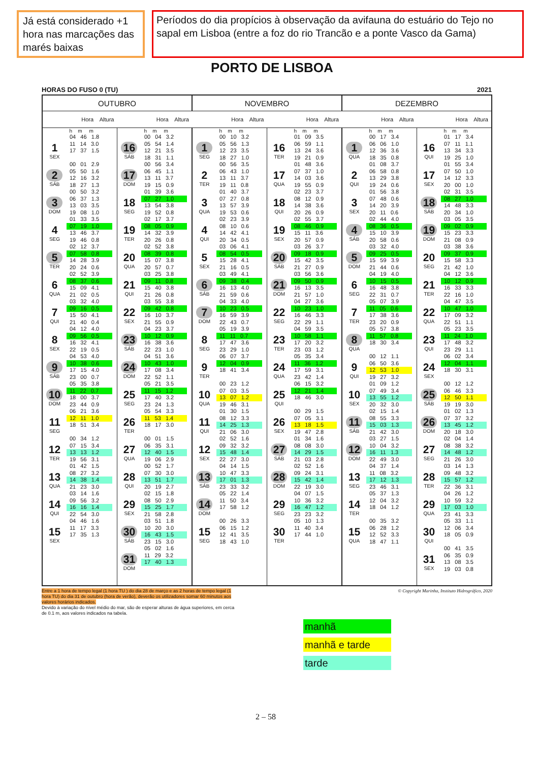Já está considerado +1 hora nas marcações das marés baixas
Períodos do dia propícios à observação da avifauna do estuário do Tejo no sapal em Lisboa (entre a foz do rio Trancão e a ponte Vasco da Gama)
PORTO DE LISBOA
HORAS DO FUSO 0 (TU) 2021
| OUTUBRO | | | | NOVEMBRO | | | | DEZEMBRO | | | |
| --- | --- | --- | --- | --- | --- | --- | --- | --- | --- | --- | --- |
| Hora Altura | | Hora Altura | | Hora Altura | | Hora Altura | | Hora Altura | | Hora Altura | |
| | h m m | | h m m | | h m m | | h m m | | h m m | | h m m |
| 1 SEX | 04 46 1.8 11 14 3.0 17 37 1.5 | 16 SÁB | 00 04 3.2 05 54 1.4 12 21 3.5 18 31 1.1 | 1 SEG | 00 10 3.2 05 56 1.3 12 23 3.5 18 27 1.0 | 16 TER | 01 09 3.5 06 59 1.1 13 24 3.6 19 21 0.9 | 1 QUA | 00 17 3.4 06 06 1.0 12 36 3.6 18 35 0.8 | 16 QUI | 01 17 3.4 07 11 1.1 13 34 3.3 19 25 1.0 |
| 2 SÁB | 00 01 2.9 05 50 1.6 12 16 3.2 18 27 1.3 | 17 DOM | 00 56 3.4 06 45 1.1 13 11 3.7 19 15 0.9 | 2 TER | 00 56 3.5 06 43 1.0 13 11 3.7 19 11 0.8 | 17 QUA | 01 48 3.6 07 37 1.0 14 03 3.6 19 55 0.9 | 2 QUI | 01 08 3.7 06 58 0.8 13 29 3.8 19 24 0.6 | 17 SEX | 01 55 3.4 07 50 1.0 14 12 3.3 20 00 1.0 |
| 3 DOM | 00 50 3.2 06 37 1.3 13 03 3.5 19 08 1.0 | 18 SEG | 01 39 3.6 07 27 1.0 13 54 3.8 19 52 0.8 | 3 QUA | 01 40 3.7 07 27 0.8 13 57 3.9 19 53 0.6 | 18 QUI | 02 23 3.7 08 12 0.9 14 38 3.6 20 26 0.9 | 3 SEX | 01 56 3.8 07 48 0.6 14 20 3.9 20 11 0.6 | 18 SÁB | 02 31 3.5 08 27 1.0 14 48 3.3 20 34 1.0 |
| 4 SEG | 01 33 3.5 07 19 1.0 13 46 3.7 19 46 0.8 | 19 TER | 02 17 3.7 08 05 0.9 14 32 3.9 20 26 0.8 | 4 QUI | 02 23 3.9 08 10 0.6 14 42 4.1 20 34 0.5 | 19 SEX | 02 55 3.7 08 46 0.9 15 11 3.6 20 57 0.9 | 4 SÁB | 02 44 4.0 08 36 0.5 15 10 3.9 20 58 0.6 | 19 DOM | 03 05 3.5 09 02 0.9 15 23 3.3 21 08 0.9 |
| 5 TER | 02 12 3.7 07 58 0.8 14 28 3.9 20 24 0.6 | 20 QUA | 02 52 3.8 08 39 0.8 15 07 3.8 20 57 0.7 | 5 SEX | 03 06 4.1 08 54 0.5 15 28 4.1 21 16 0.5 | 20 SÁB | 03 26 3.7 09 18 0.9 15 42 3.5 21 27 0.9 | 5 DOM | 03 32 4.0 09 25 0.5 15 59 3.9 21 44 0.6 | 20 SEG | 03 38 3.6 09 37 0.9 15 58 3.3 21 42 1.0 |
| 6 QUA | 02 52 3.9 08 37 0.6 15 09 4.1 21 02 0.5 | 21 QUI | 03 25 3.8 09 11 0.8 15 40 3.8 21 26 0.8 | 6 SÁB | 03 49 4.1 09 38 0.4 16 13 4.0 21 59 0.6 | 21 DOM | 03 56 3.6 09 50 0.9 16 13 3.5 21 57 1.0 | 6 SEG | 04 19 4.0 10 15 0.5 16 48 3.8 22 31 0.7 | 21 TER | 04 12 3.6 10 12 0.9 16 33 3.3 22 16 1.0 |
| 7 QUI | 03 32 4.0 09 16 0.5 15 50 4.1 21 40 0.4 | 22 SEX | 03 55 3.8 09 42 0.8 16 10 3.7 21 55 0.9 | 7 DOM | 04 33 4.0 10 23 0.5 16 59 3.9 22 43 0.7 | 22 SEG | 04 27 3.6 10 23 1.0 16 46 3.3 22 29 1.1 | 7 TER | 05 07 3.9 11 05 0.6 17 38 3.6 23 20 0.9 | 22 QUA | 04 47 3.5 10 47 1.0 17 09 3.2 22 51 1.1 |
| 8 SEX | 04 12 4.0 09 56 0.5 16 32 4.1 22 19 0.5 | 23 SÁB | 04 23 3.7 10 12 0.9 16 38 3.6 22 23 1.0 | 8 SEG | 05 19 3.9 11 11 0.7 17 47 3.6 23 29 1.0 | 23 TER | 04 59 3.5 10 58 1.1 17 20 3.2 23 03 1.2 | 8 QUA | 05 57 3.8 11 57 0.8 18 30 3.4 | 23 QUI | 05 23 3.5 11 24 1.0 17 48 3.2 23 29 1.1 |
| 9 SÁB | 04 53 4.0 10 38 0.6 17 15 4.0 23 00 0.7 | 24 DOM | 04 51 3.6 10 43 1.0 17 08 3.4 22 52 1.1 | 9 TER | 06 07 3.7 12 04 0.9 18 41 3.4 | 24 QUA | 05 35 3.4 11 36 1.2 17 59 3.1 23 42 1.4 | 9 QUI | 00 12 1.1 06 50 3.6 12 53 1.0 19 27 3.2 | 24 SEX | 06 02 3.4 12 04 1.1 18 30 3.1 |
| 10 DOM | 05 35 3.8 11 22 0.7 18 00 3.7 23 44 0.9 | 25 SEG | 05 21 3.5 11 15 1.2 17 40 3.2 23 24 1.3 | 10 QUA | 00 23 1.2 07 03 3.5 13 07 1.2 19 46 3.1 | 25 QUI | 06 15 3.2 12 21 1.4 18 46 3.0 | 10 SEX | 01 09 1.2 07 49 3.4 13 55 1.2 20 32 3.0 | 25 SÁB | 00 12 1.2 06 46 3.3 12 50 1.1 19 19 3.0 |
| 11 SEG | 06 21 3.6 12 11 1.0 18 51 3.4 | 26 TER | 05 54 3.3 11 53 1.4 18 17 3.0 | 11 QUI | 01 30 1.5 08 12 3.3 14 25 1.3 21 06 3.0 | 26 SEX | 00 29 1.5 07 05 3.1 13 18 1.5 19 47 2.8 | 11 SÁB | 02 15 1.4 08 55 3.3 15 03 1.3 21 42 3.0 | 26 DOM | 01 02 1.3 07 37 3.2 13 45 1.2 20 18 3.0 |
| 12 TER | 00 34 1.2 07 15 3.4 13 13 1.2 19 56 3.1 | 27 QUA | 00 01 1.5 06 35 3.1 12 40 1.5 19 06 2.9 | 12 SEX | 02 52 1.6 09 32 3.2 15 48 1.4 22 27 3.0 | 27 SÁB | 01 34 1.6 08 08 3.0 14 29 1.5 21 03 2.8 | 12 DOM | 03 27 1.5 10 04 3.2 16 11 1.3 22 49 3.0 | 27 SEG | 02 04 1.4 08 38 3.2 14 48 1.2 21 26 3.0 |
| 13 QUA | 01 42 1.5 08 27 3.2 14 38 1.4 21 23 3.0 | 28 QUI | 00 52 1.7 07 30 3.0 13 51 1.7 20 19 2.7 | 13 SÁB | 04 14 1.5 10 47 3.3 17 01 1.3 23 33 3.2 | 28 DOM | 02 52 1.6 09 24 3.1 15 42 1.4 22 19 3.0 | 13 SEG | 04 37 1.4 11 08 3.2 17 12 1.3 23 46 3.1 | 28 TER | 03 14 1.3 09 48 3.2 15 57 1.2 22 36 3.1 |
| 14 QUI | 03 14 1.6 09 56 3.2 16 16 1.4 22 54 3.0 | 29 SEX | 02 15 1.8 08 50 2.9 15 25 1.7 21 58 2.8 | 14 DOM | 05 22 1.4 11 50 3.4 17 58 1.2 | 29 SEG | 04 07 1.5 10 36 3.2 16 47 1.2 23 23 3.2 | 14 TER | 05 37 1.3 12 04 3.2 18 04 1.2 | 29 QUA | 04 26 1.2 10 59 3.2 17 03 1.0 23 41 3.3 |
| 15 SEX | 04 46 1.6 11 17 3.3 17 35 1.3 | 30 SÁB | 03 51 1.8 10 20 3.0 16 43 1.5 23 15 3.0 | 15 SEG | 00 26 3.3 06 15 1.2 12 41 3.5 18 43 1.0 | 30 TER | 05 10 1.3 11 40 3.4 17 44 1.0 | 15 QUA | 00 35 3.2 06 28 1.2 12 52 3.3 18 47 1.1 | 30 QUI | 05 33 1.1 12 06 3.4 18 05 0.9 |
| | | 31 DOM | 05 02 1.6 11 29 3.2 17 40 1.3 | | | | | | | 31 SEX | 00 41 3.5 06 35 0.9 13 08 3.5 19 03 0.8 |
Entre a 1 hora de tempo legal (1 hora TU ) do dia 28 de março e as 2 horas de tempo legal (1 hora TU) do dia 31 de outubro (hora de verão), deverão os utilizadores somar 60 minutos aos valores horários indicados.
Devido à variação do nível médio do mar, são de esperar alturas de água superiores, em cerca de 0.1 m, aos valores indicados na tabela.
© Copyright Marinha, Instituto Hidrográfico, 2020
manhã
manhã e tarde
tarde
2 – 58